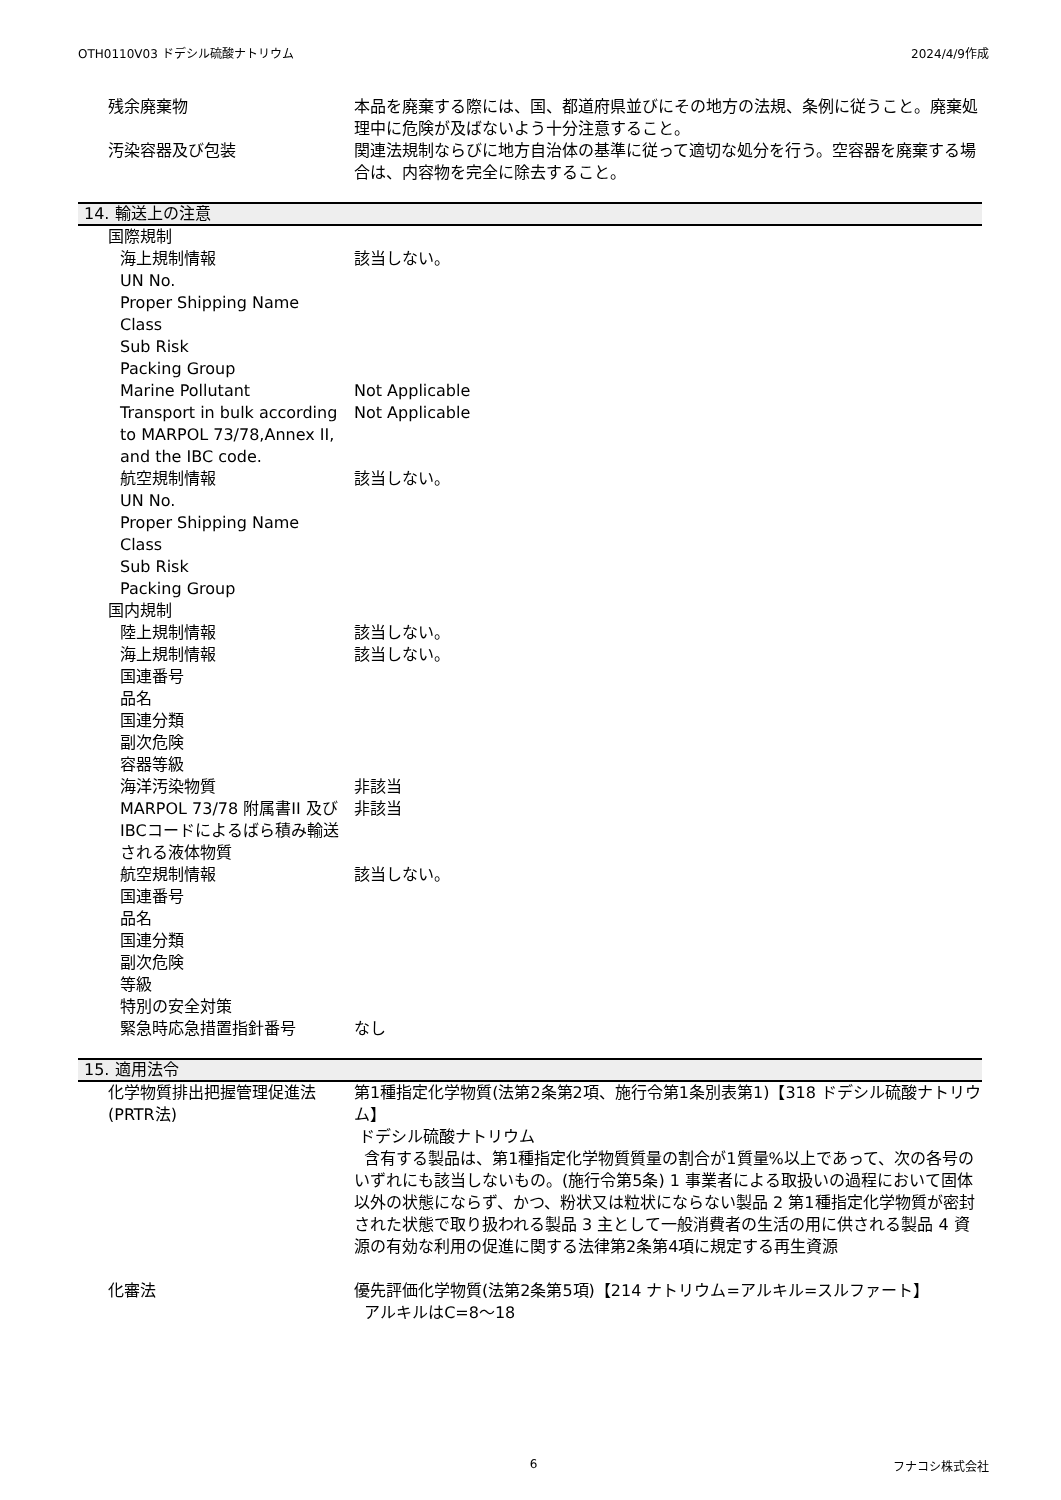OTH0110V03 ドデシル硫酸ナトリウム 2024/4/9作成
残余廃棄物 本品を廃棄する際には、国、都道府県並びにその地方の法規、条例に従うこと。廃棄処理中に危険が及ばないよう十分注意すること。
汚染容器及び包装 関連法規制ならびに地方自治体の基準に従って適切な処分を行う。空容器を廃棄する場合は、内容物を完全に除去すること。
14. 輸送上の注意
国際規制
海上規制情報 該当しない。
UN No.
Proper Shipping Name
Class
Sub Risk
Packing Group
Marine Pollutant Not Applicable
Transport in bulk according to MARPOL 73/78,Annex II, and the IBC code.
Not Applicable
航空規制情報 該当しない。
UN No.
Proper Shipping Name
Class
Sub Risk
Packing Group
国内規制
陸上規制情報 該当しない。
海上規制情報 該当しない。
国連番号
品名
国連分類
副次危険
容器等級
海洋汚染物質 非該当
MARPOL 73/78 附属書II 及び IBCコードによるばら積み輸送される液体物質
非該当
航空規制情報 該当しない。
国連番号
品名
国連分類
副次危険
等級
特別の安全対策
緊急時応急措置指針番号 なし
15. 適用法令
化学物質排出把握管理促進法(PRTR法)
第1種指定化学物質(法第2条第2項、施行令第1条別表第1)【318 ドデシル硫酸ナトリウム】
ドデシル硫酸ナトリウム
含有する製品は、第1種指定化学物質質量の割合が1質量%以上であって、次の各号のいずれにも該当しないもの。(施行令第5条) 1 事業者による取扱いの過程において固体以外の状態にならず、かつ、粉状又は粒状にならない製品 2 第1種指定化学物質が密封された状態で取り扱われる製品 3 主として一般消費者の生活の用に供される製品 4 資源の有効な利用の促進に関する法律第2条第4項に規定する再生資源
化審法 優先評価化学物質(法第2条第5項)【214 ナトリウム=アルキル=スルファート】
アルキルはC=8～18
6 フナコシ株式会社